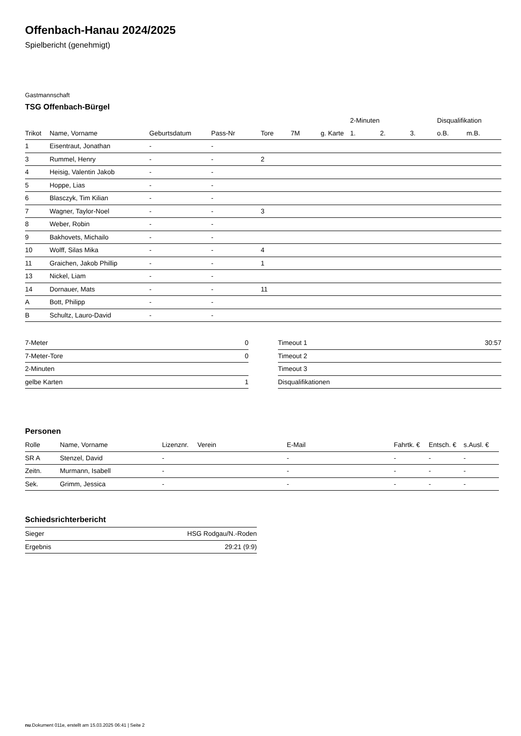Offenbach-Hanau 2024/2025
Spielbericht (genehmigt)
Gastmannschaft
TSG Offenbach-Bürgel
| | | | | | | | 2-Minuten | | | Disqualifikation | |
| --- | --- | --- | --- | --- | --- | --- | --- | --- | --- | --- | --- |
| Trikot | Name, Vorname | Geburtsdatum | Pass-Nr | Tore | 7M | g. Karte | 1. | 2. | 3. | o.B. | m.B. |
| 1 | Eisentraut, Jonathan | - | - | | | | | | | | |
| 3 | Rummel, Henry | - | - | 2 | | | | | | | |
| 4 | Heisig, Valentin Jakob | - | - | | | | | | | | |
| 5 | Hoppe, Lias | - | - | | | | | | | | |
| 6 | Blasczyk, Tim Kilian | - | - | | | | | | | | |
| 7 | Wagner, Taylor-Noel | - | - | 3 | | | | | | | |
| 8 | Weber, Robin | - | - | | | | | | | | |
| 9 | Bakhovets, Michailo | - | - | | | | | | | | |
| 10 | Wolff, Silas Mika | - | - | 4 | | | | | | | |
| 11 | Graichen, Jakob Phillip | - | - | 1 | | | | | | | |
| 13 | Nickel, Liam | - | - | | | | | | | | |
| 14 | Dornauer, Mats | - | - | 11 | | | | | | | |
| A | Bott, Philipp | - | - | | | | | | | | |
| B | Schultz, Lauro-David | - | - | | | | | | | | |
| 7-Meter | 0 |
| 7-Meter-Tore | 0 |
| 2-Minuten | |
| gelbe Karten | 1 |
| Timeout 1 | 30:57 |
| Timeout 2 | |
| Timeout 3 | |
| Disqualifikationen | |
Personen
| Rolle | Name, Vorname | Lizenznr. | Verein | E-Mail | Fahrtk. € | Entsch. € | s.Ausl. € |
| --- | --- | --- | --- | --- | --- | --- | --- |
| SR A | Stenzel, David | - | | - | - | - | - |
| Zeitn. | Murmann, Isabell | - | | - | - | - | - |
| Sek. | Grimm, Jessica | - | | - | - | - | - |
Schiedsrichterbericht
| Sieger | HSG Rodgau/N.-Roden |
| Ergebnis | 29:21 (9:9) |
nu.Dokument 011e, erstellt am 15.03.2025 06:41 | Seite 2